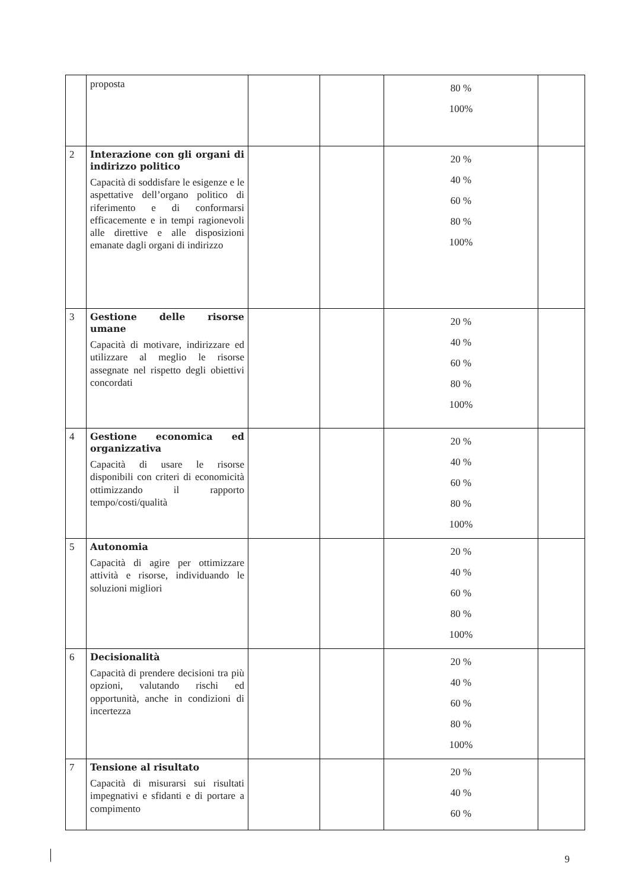| | proposta | | | 80 % 100% | |
| 2 | Interazione con gli organi di indirizzo politico Capacità di soddisfare le esigenze e le aspettative dell’organo politico di riferimento e di conformarsi efficacemente e in tempi ragionevoli alle direttive e alle disposizioni emanate dagli organi di indirizzo | | | 20 % 40 % 60 % 80 % 100% | |
| 3 | Gestione delle risorse umane Capacità di motivare, indirizzare ed utilizzare al meglio le risorse assegnate nel rispetto degli obiettivi concordati | | | 20 % 40 % 60 % 80 % 100% | |
| 4 | Gestione economica ed organizzativa Capacità di usare le risorse disponibili con criteri di economicità ottimizzando il rapporto tempo/costi/qualità | | | 20 % 40 % 60 % 80 % 100% | |
| 5 | Autonomia Capacità di agire per ottimizzare attività e risorse, individuando le soluzioni migliori | | | 20 % 40 % 60 % 80 % 100% | |
| 6 | Decisionalità Capacità di prendere decisioni tra più opzioni, valutando rischi ed opportunità, anche in condizioni di incertezza | | | 20 % 40 % 60 % 80 % 100% | |
| 7 | Tensione al risultato Capacità di misurarsi sui risultati impegnativi e sfidanti e di portare a compimento | | | 20 % 40 % 60 % | |
9